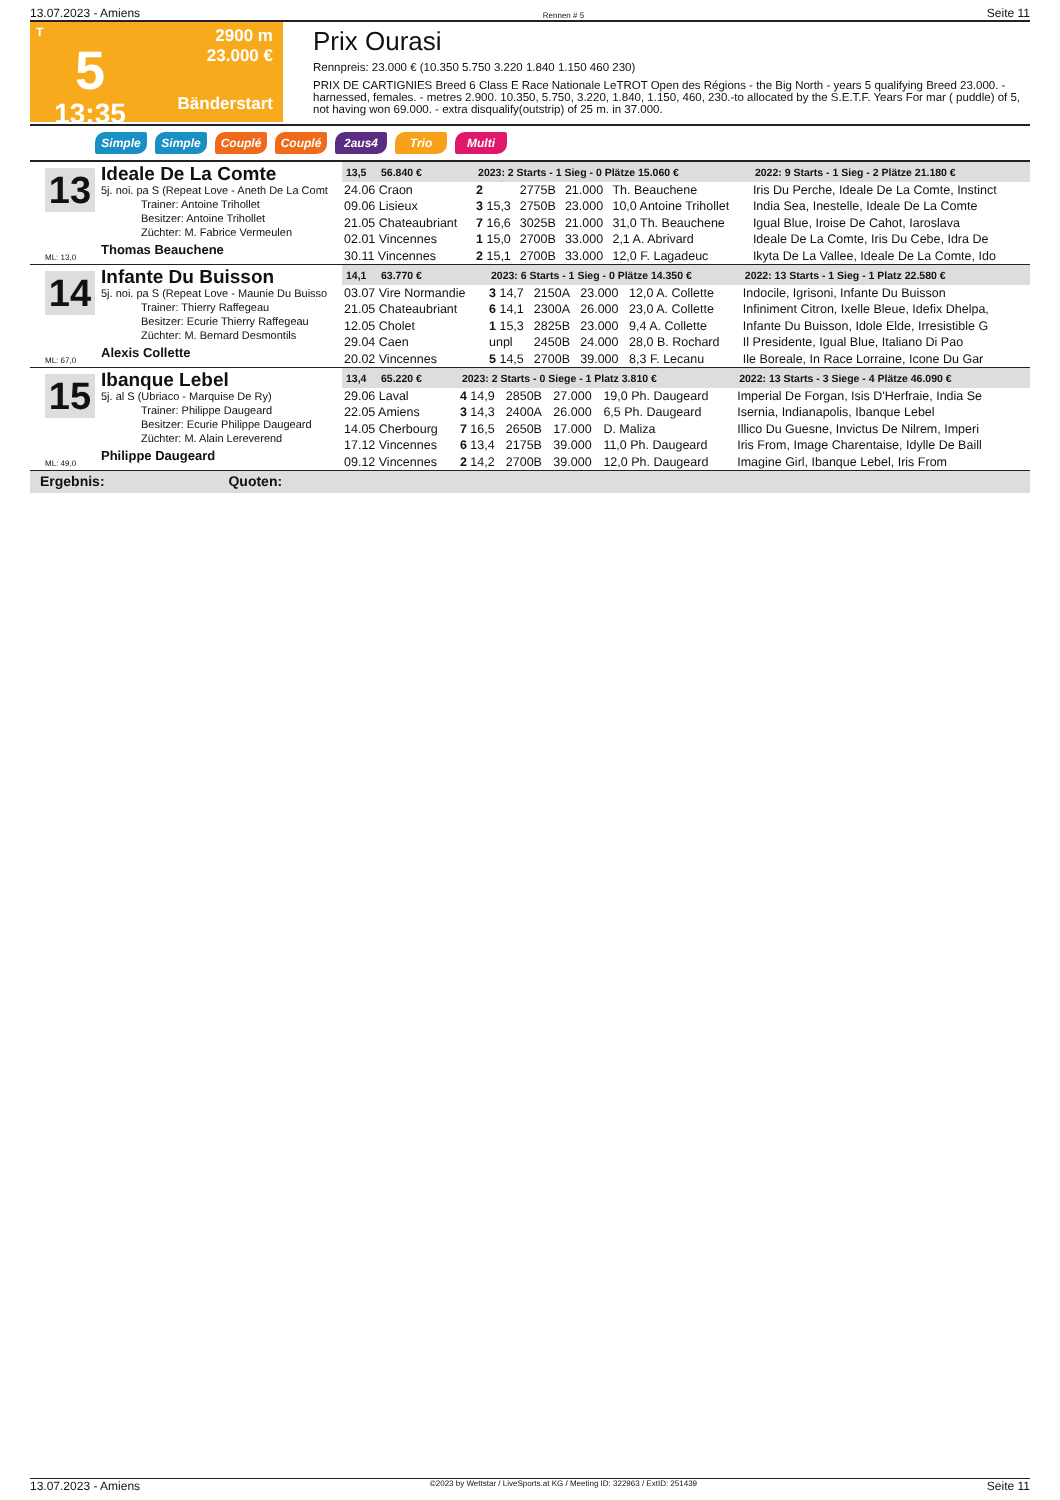13.07.2023 - Amiens Rennen # 5 Seite 11
T
5
13:35
2900 m
23.000 €
Bänderstart
Prix Ourasi
Rennpreis: 23.000 € (10.350 5.750 3.220 1.840 1.150 460 230)
PRIX DE CARTIGNIES Breed 6 Class E Race Nationale LeTROT Open des Régions - the Big North - years 5 qualifying Breed 23.000. - harnessed, females. - metres 2.900. 10.350, 5.750, 3.220, 1.840, 1.150, 460, 230.-to allocated by the S.E.T.F. Years For mar ( puddle) of 5, not having won 69.000. - extra disqualify(outstrip) of 25 m. in 37.000.
Simple Simple Couplé Couplé 2aus4 Trio Multi
13
Ideale De La Comte
5j. noi. pa S (Repeat Love - Aneth De La Comt
Trainer: Antoine Trihollet
Besitzer: Antoine Trihollet
Züchter: M. Fabrice Vermeulen
Thomas Beauchene
ML: 13,0
| 13,5 56.840 € | 2023: 2 Starts - 1 Sieg - 0 Plätze 15.060 € | | | | | 2022: 9 Starts - 1 Sieg - 2 Plätze 21.180 € |
| --- | --- | --- | --- | --- | --- | --- |
| 24.06 Craon | 2 | 2775B | 21.000 | Th. Beauchene | | Iris Du Perche, Ideale De La Comte, Instinct |
| 09.06 Lisieux | 3 15,3 | 2750B | 23.000 | 10,0 Antoine Trihollet | | India Sea, Inestelle, Ideale De La Comte |
| 21.05 Chateaubriant | 7 16,6 | 3025B | 21.000 | 31,0 Th. Beauchene | | Igual Blue, Iroise De Cahot, Iaroslava |
| 02.01 Vincennes | 1 15,0 | 2700B | 33.000 | 2,1 A. Abrivard | | Ideale De La Comte, Iris Du Cebe, Idra De |
| 30.11 Vincennes | 2 15,1 | 2700B | 33.000 | 12,0 F. Lagadeuc | | Ikyta De La Vallee, Ideale De La Comte, Ido |
14
Infante Du Buisson
5j. noi. pa S (Repeat Love - Maunie Du Buisso
Trainer: Thierry Raffegeau
Besitzer: Ecurie Thierry Raffegeau
Züchter: M. Bernard Desmontils
Alexis Collette
ML: 67,0
| 14,1 63.770 € | 2023: 6 Starts - 1 Sieg - 0 Plätze 14.350 € | | | | | 2022: 13 Starts - 1 Sieg - 1 Platz 22.580 € |
| --- | --- | --- | --- | --- | --- | --- |
| 03.07 Vire Normandie | 3 14,7 | 2150A | 23.000 | 12,0 A. Collette | | Indocile, Igrisoni, Infante Du Buisson |
| 21.05 Chateaubriant | 6 14,1 | 2300A | 26.000 | 23,0 A. Collette | | Infiniment Citron, Ixelle Bleue, Idefix Dhelpa, |
| 12.05 Cholet | 1 15,3 | 2825B | 23.000 | 9,4 A. Collette | | Infante Du Buisson, Idole Elde, Irresistible G |
| 29.04 Caen | unpl | 2450B | 24.000 | 28,0 B. Rochard | | Il Presidente, Igual Blue, Italiano Di Pao |
| 20.02 Vincennes | 5 14,5 | 2700B | 39.000 | 8,3 F. Lecanu | | Ile Boreale, In Race Lorraine, Icone Du Gar |
15
Ibanque Lebel
5j. al S (Ubriaco - Marquise De Ry)
Trainer: Philippe Daugeard
Besitzer: Ecurie Philippe Daugeard
Züchter: M. Alain Lereverend
Philippe Daugeard
ML: 49,0
| 13,4 65.220 € | 2023: 2 Starts - 0 Siege - 1 Platz 3.810 € | | | | | 2022: 13 Starts - 3 Siege - 4 Plätze 46.090 € |
| --- | --- | --- | --- | --- | --- | --- |
| 29.06 Laval | 4 14,9 | 2850B | 27.000 | 19,0 Ph. Daugeard | | Imperial De Forgan, Isis D'Herfraie, India Se |
| 22.05 Amiens | 3 14,3 | 2400A | 26.000 | 6,5 Ph. Daugeard | | Isernia, Indianapolis, Ibanque Lebel |
| 14.05 Cherbourg | 7 16,5 | 2650B | 17.000 | D. Maliza | | Illico Du Guesne, Invictus De Nilrem, Imperi |
| 17.12 Vincennes | 6 13,4 | 2175B | 39.000 | 11,0 Ph. Daugeard | | Iris From, Image Charentaise, Idylle De Baill |
| 09.12 Vincennes | 2 14,2 | 2700B | 39.000 | 12,0 Ph. Daugeard | | Imagine Girl, Ibanque Lebel, Iris From |
Ergebnis: Quoten:
13.07.2023 - Amiens ©2023 by Wettstar / LiveSports.at KG / Meeting ID: 322963 / ExtID: 251439 Seite 11